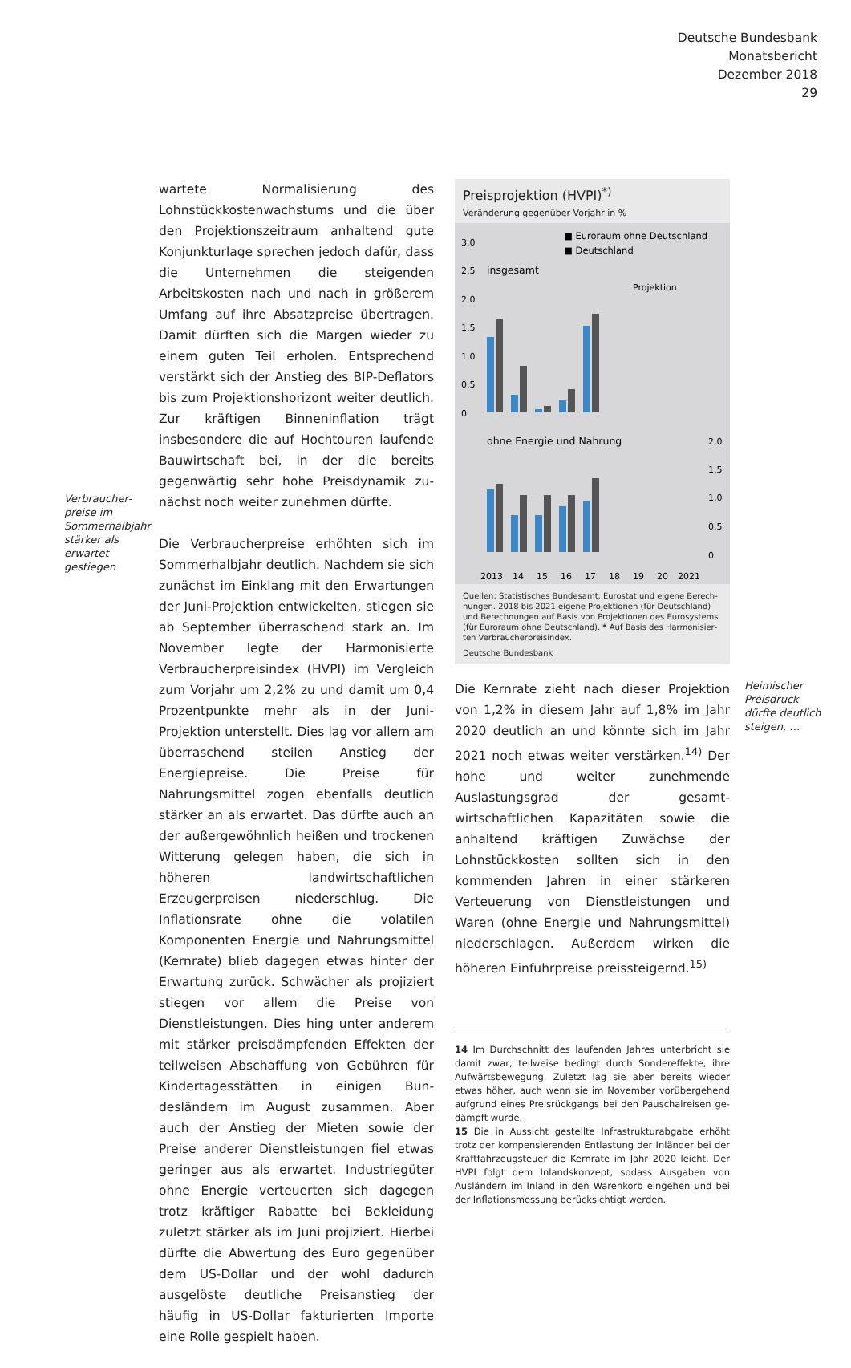Deutsche Bundesbank
Monatsbericht
Dezember 2018
29
Verbraucher­preise im Sommerhalbjahr stärker als erwartet gestiegen
wartete Normalisierung des Lohnstückkosten­wachstums und die über den Projektionszeit­raum anhaltend gute Konjunkturlage sprechen jedoch dafür, dass die Unternehmen die stei­genden Arbeitskosten nach und nach in größe­rem Umfang auf ihre Absatzpreise übertragen. Damit dürften sich die Margen wieder zu einem guten Teil erholen. Entsprechend verstärkt sich der Anstieg des BIP-Deflators bis zum Projek­tionshorizont weiter deutlich. Zur kräftigen Bin­neninflation trägt insbesondere die auf Hoch­touren laufende Bauwirtschaft bei, in der die bereits gegenwärtig sehr hohe Preisdynamik zu­nächst noch weiter zunehmen dürfte.
Die Verbraucherpreise erhöhten sich im Som­merhalbjahr deutlich. Nachdem sie sich zu­nächst im Einklang mit den Erwartungen der Juni-Projektion entwickelten, stiegen sie ab Sep­tember überraschend stark an. Im November legte der Harmonisierte Verbraucherpreisindex (HVPI) im Vergleich zum Vorjahr um 2,2% zu und damit um 0,4 Prozentpunkte mehr als in der Juni-Projektion unterstellt. Dies lag vor allem am überraschend steilen Anstieg der Energiepreise. Die Preise für Nahrungsmittel zogen ebenfalls deutlich stärker an als erwartet. Das dürfte auch an der außergewöhnlich heißen und trockenen Witterung gelegen haben, die sich in höheren landwirtschaftlichen Erzeugerpreisen nieder­schlug. Die Inflationsrate ohne die volatilen Komponenten Energie und Nahrungsmittel (Kernrate) blieb dagegen etwas hinter der Er­wartung zurück. Schwächer als projiziert stiegen vor allem die Preise von Dienstleistungen. Dies hing unter anderem mit stärker preisdämpfen­den Effekten der teilweisen Abschaffung von Gebühren für Kindertagesstätten in einigen Bun­desländern im August zusammen. Aber auch der Anstieg der Mieten sowie der Preise anderer Dienstleistungen fiel etwas geringer aus als er­wartet. Industriegüter ohne Energie verteuerten sich dagegen trotz kräftiger Rabatte bei Beklei­dung zuletzt stärker als im Juni projiziert. Hierbei dürfte die Abwertung des Euro gegenüber dem US-Dollar und der wohl dadurch ausgelöste deutliche Preisanstieg der häufig in US-Dollar fakturierten Importe eine Rolle gespielt haben.
Preisprojektion (HVPI)<sup>*)</sup>
Veränderung gegenüber Vorjahr in %
■ Euroraum ohne Deutschland
■ Deutschland
3,0
2,5
2,0
1,5
1,0
0,5
0
insgesamt
Projektion
ohne Energie und Nahrung
2,0
1,5
1,0
0,5
0
2013
14
15
16
17
18
19
20
2021
Quellen: Statistisches Bundesamt, Eurostat und eigene Berech­nungen. 2018 bis 2021 eigene Projektionen (für Deutschland) und Berechnungen auf Basis von Projektionen des Eurosystems (für Euroraum ohne Deutschland). * Auf Basis des Harmonisier­ten Verbraucherpreisindex.
Deutsche Bundesbank
Die Kernrate zieht nach dieser Projektion von 1,2% in diesem Jahr auf 1,8% im Jahr 2020 deutlich an und könnte sich im Jahr 2021 noch etwas weiter verstärken.<sup>14)</sup> Der hohe und wei­ter zunehmende Auslastungsgrad der gesamt­wirtschaftlichen Kapazitäten sowie die anhal­tend kräftigen Zuwächse der Lohnstückkosten sollten sich in den kommenden Jahren in einer stärkeren Verteuerung von Dienstleistungen und Waren (ohne Energie und Nahrungsmittel) niederschlagen. Außerdem wirken die höheren Einfuhrpreise preissteigernd.<sup>15)</sup>
Heimischer Preis­druck dürfte deutlich steigen, …
14 Im Durchschnitt des laufenden Jahres unterbricht sie da­mit zwar, teilweise bedingt durch Sondereffekte, ihre Auf­wärtsbewegung. Zuletzt lag sie aber bereits wieder etwas höher, auch wenn sie im November vorübergehend auf­grund eines Preisrückgangs bei den Pauschalreisen ge­dämpft wurde.
15 Die in Aussicht gestellte Infrastrukturabgabe erhöht trotz der kompensierenden Entlastung der Inländer bei der Kraft­fahrzeugsteuer die Kernrate im Jahr 2020 leicht. Der HVPI folgt dem Inlandskonzept, sodass Ausgaben von Auslän­dern im Inland in den Warenkorb eingehen und bei der In­flationsmessung berücksichtigt werden.